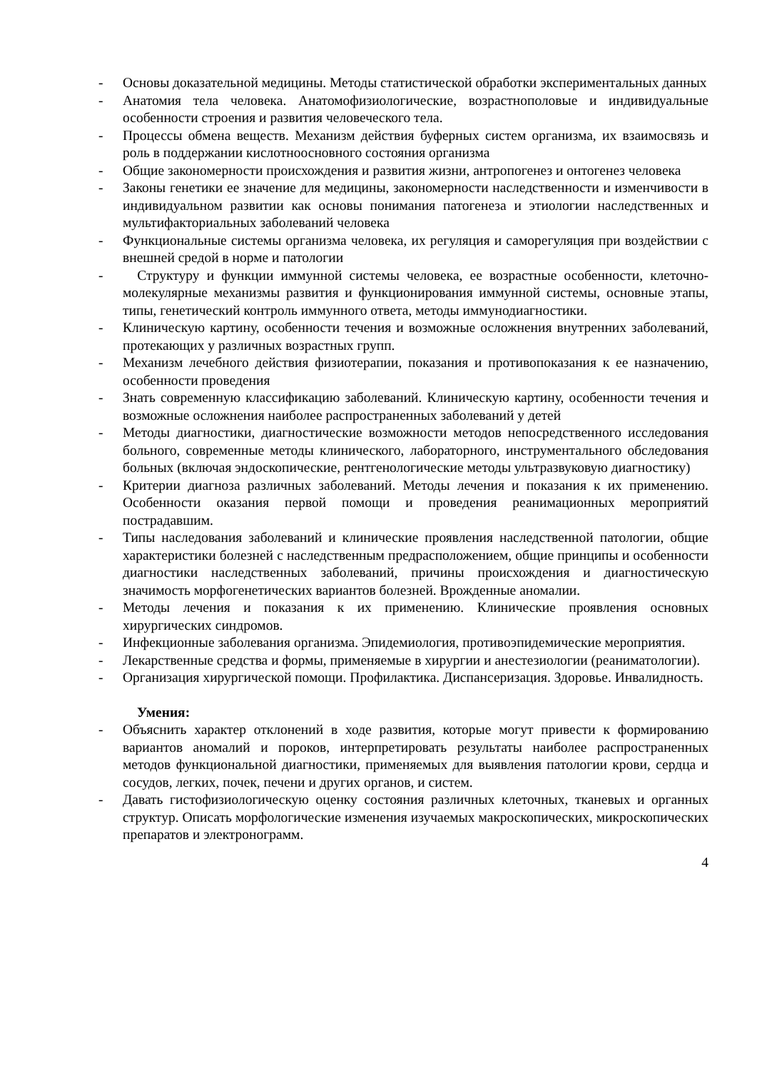- Основы доказательной медицины. Методы статистической обработки экспериментальных данных
- Анатомия тела человека. Анатомофизиологические, возрастнополовые и индивидуальные особенности строения и развития человеческого тела.
- Процессы обмена веществ. Механизм действия буферных систем организма, их взаимосвязь и роль в поддержании кислотноосновного состояния организма
- Общие закономерности происхождения и развития жизни, антропогенез и онтогенез человека
- Законы генетики ее значение для медицины, закономерности наследственности и изменчивости в индивидуальном развитии как основы понимания патогенеза и этиологии наследственных и мультифакториальных заболеваний человека
- Функциональные системы организма человека, их регуляция и саморегуляция при воздействии с внешней средой в норме и патологии
- Структуру и функции иммунной системы человека, ее возрастные особенности, клеточно-молекулярные механизмы развития и функционирования иммунной системы, основные этапы, типы, генетический контроль иммунного ответа, методы иммунодиагностики.
- Клиническую картину, особенности течения и возможные осложнения внутренних заболеваний, протекающих у различных возрастных групп.
- Механизм лечебного действия физиотерапии, показания и противопоказания к ее назначению, особенности проведения
- Знать современную классификацию заболеваний. Клиническую картину, особенности течения и возможные осложнения наиболее распространенных заболеваний у детей
- Методы диагностики, диагностические возможности методов непосредственного исследования больного, современные методы клинического, лабораторного, инструментального обследования больных (включая эндоскопические, рентгенологические методы ультразвуковую диагностику)
- Критерии диагноза различных заболеваний. Методы лечения и показания к их применению. Особенности оказания первой помощи и проведения реанимационных мероприятий пострадавшим.
- Типы наследования заболеваний и клинические проявления наследственной патологии, общие характеристики болезней с наследственным предрасположением, общие принципы и особенности диагностики наследственных заболеваний, причины происхождения и диагностическую значимость морфогенетических вариантов болезней. Врожденные аномалии.
- Методы лечения и показания к их применению. Клинические проявления основных хирургических синдромов.
- Инфекционные заболевания организма. Эпидемиология, противоэпидемические мероприятия.
- Лекарственные средства и формы, применяемые в хирургии и анестезиологии (реаниматологии).
- Организация хирургической помощи. Профилактика. Диспансеризация. Здоровье. Инвалидность.
Умения:
- Объяснить характер отклонений в ходе развития, которые могут привести к формированию вариантов аномалий и пороков, интерпретировать результаты наиболее распространенных методов функциональной диагностики, применяемых для выявления патологии крови, сердца и сосудов, легких, почек, печени и других органов, и систем.
- Давать гистофизиологическую оценку состояния различных клеточных, тканевых и органных структур. Описать морфологические изменения изучаемых макроскопических, микроскопических препаратов и электронограмм.
4